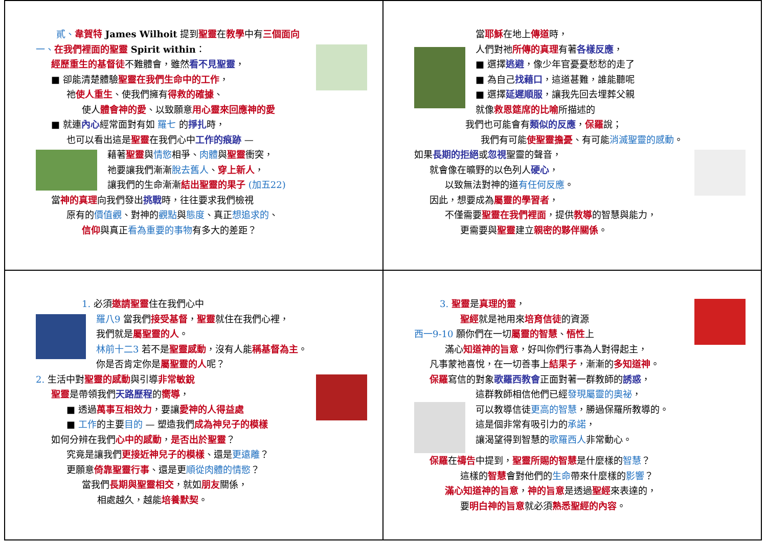貳、韋賀特 James Wilhoit 提到聖靈在教學中有三個面向
一、在我們裡面的聖靈 Spirit within：
經歷重生的基督徒不難體會，雖然看不見聖靈，
■ 卻能清楚體驗聖靈在我們生命中的工作，
祂使人重生、使我們擁有得救的確據、
使人體會神的愛、以致願意用心靈來回應神的愛
■ 就連內心經常面對有如 羅七 的掙扎時，
也可以看出這是聖靈在我們心中工作的痕跡 —
藉著聖靈與情慾相爭、肉體與聖靈衝突，
祂要讓我們漸漸脫去舊人、穿上新人，
讓我們的生命漸漸結出聖靈的果子 (加五22)
當神的真理向我們發出挑戰時，往往要求我們檢視
原有的價值觀、對神的觀點與態度、真正想追求的、
信仰與真正看為重要的事物有多大的差距？
當耶穌在地上傳道時，
人們對祂所傳的真理有著各樣反應，
■ 選擇逃避，像少年官憂憂愁愁的走了
■ 為自己找藉口，這道甚難，誰能聽呢
■ 選擇延遲順服，讓我先回去埋葬父親
就像救恩筵席的比喻所描述的
我們也可能會有類似的反應，保羅說；
我們有可能使聖靈擔憂、有可能消滅聖靈的感動。
如果長期的拒絕或忽視聖靈的聲音，
就會像在曠野的以色列人硬心，
以致無法對神的道有任何反應。
因此，想要成為屬靈的學習者，
不僅需要聖靈在我們裡面，提供教導的智慧與能力，
更需要與聖靈建立親密的夥伴關係。
1. 必須邀請聖靈住在我們心中
羅八9 當我們接受基督，聖靈就住在我們心裡，
我們就是屬聖靈的人。
林前十二3 若不是聖靈感動，沒有人能稱基督為主。
你是否肯定你是屬聖靈的人呢？
2. 生活中對聖靈的感動與引導非常敏銳
聖靈是帶領我們天路歷程的嚮導，
■ 透過萬事互相效力，要讓愛神的人得益處
■ 工作的主要目的 — 塑造我們成為神兒子的模樣
如何分辨在我們心中的感動，是否出於聖靈？
究竟是讓我們更接近神兒子的模樣、還是更遠離？
更願意倚靠聖靈行事、還是更順從肉體的情慾？
當我們長期與聖靈相交，就如朋友關係，
相處越久，越能培養默契。
3. 聖靈是真理的靈，
聖經就是祂用來培育信徒的資源
西一9-10 願你們在一切屬靈的智慧、悟性上
滿心知道神的旨意，好叫你們行事為人對得起主，
凡事蒙祂喜悅，在一切善事上結果子，漸漸的多知道神。
保羅寫信的對象歌羅西教會正面對著一群教師的誘惑，
這群教師相信他們已經發現屬靈的奧祕，
可以教導信徒更高的智慧，勝過保羅所教導的。
這是個非常有吸引力的承諾，
讓渴望得到智慧的歌羅西人非常動心。
保羅在禱告中提到，聖靈所賜的智慧是什麼樣的智慧？
這樣的智慧會對他們的生命帶來什麼樣的影響？
滿心知道神的旨意，神的旨意是透過聖經來表達的，
要明白神的旨意就必須熟悉聖經的內容。